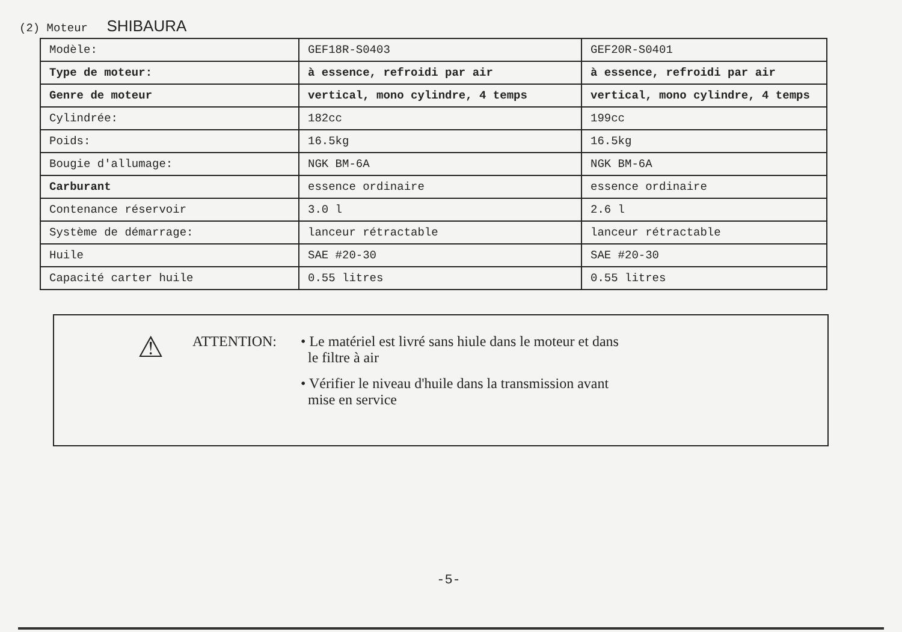(2) Moteur SHIBAURA
| Modèle: | GEF18R-S0403 | GEF20R-S0401 |
| Type de moteur: | à essence, refroidi par air | à essence, refroidi par air |
| Genre de moteur | vertical, mono cylindre, 4 temps | vertical, mono cylindre, 4 temps |
| Cylindrée: | 182cc | 199cc |
| Poids: | 16.5kg | 16.5kg |
| Bougie d'allumage: | NGK BM-6A | NGK BM-6A |
| Carburant | essence ordinaire | essence ordinaire |
| Contenance réservoir | 3.0 l | 2.6 l |
| Système de démarrage: | lanceur rétractable | lanceur rétractable |
| Huile | SAE #20-30 | SAE #20-30 |
| Capacité carter huile | 0.55 litres | 0.55 litres |
⚠
ATTENTION: • Le matériel est livré sans hiule dans le moteur et dans
le filtre à air
• Vérifier le niveau d'huile dans la transmission avant
mise en service
-5-